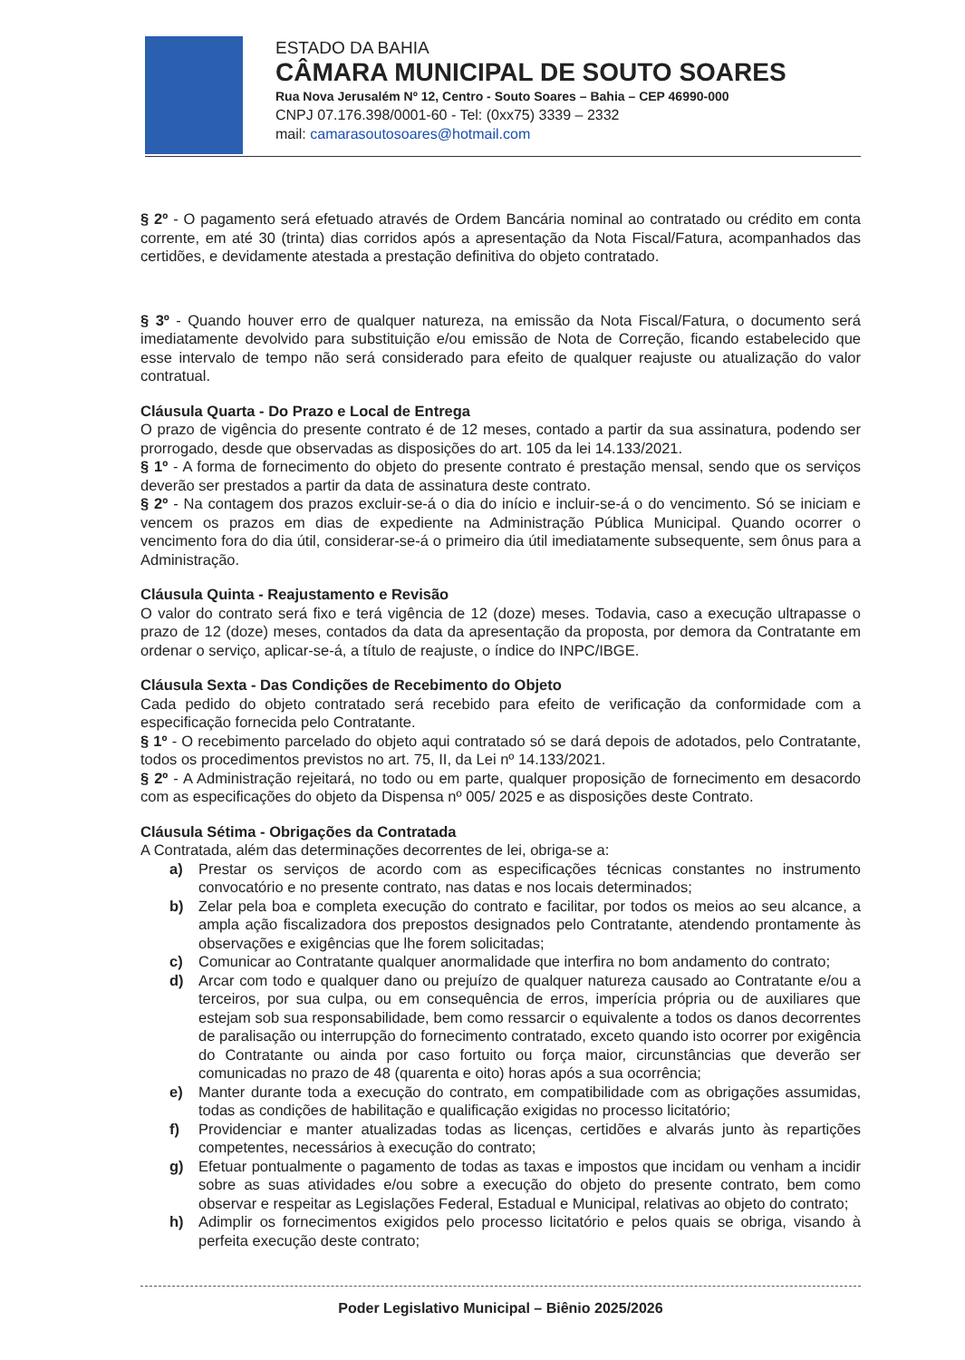ESTADO DA BAHIA
CÂMARA MUNICIPAL DE SOUTO SOARES
Rua Nova Jerusalém Nº 12, Centro - Souto Soares – Bahia – CEP 46990-000
CNPJ 07.176.398/0001-60 - Tel: (0xx75) 3339 – 2332
mail: camarasoutosoares@hotmail.com
§ 2º - O pagamento será efetuado através de Ordem Bancária nominal ao contratado ou crédito em conta corrente, em até 30 (trinta) dias corridos após a apresentação da Nota Fiscal/Fatura, acompanhados das certidões, e devidamente atestada a prestação definitiva do objeto contratado.
§ 3º - Quando houver erro de qualquer natureza, na emissão da Nota Fiscal/Fatura, o documento será imediatamente devolvido para substituição e/ou emissão de Nota de Correção, ficando estabelecido que esse intervalo de tempo não será considerado para efeito de qualquer reajuste ou atualização do valor contratual.
Cláusula Quarta - Do Prazo e Local de Entrega
O prazo de vigência do presente contrato é de 12 meses, contado a partir da sua assinatura, podendo ser prorrogado, desde que observadas as disposições do art. 105 da lei 14.133/2021.
§ 1º - A forma de fornecimento do objeto do presente contrato é prestação mensal, sendo que os serviços deverão ser prestados a partir da data de assinatura deste contrato.
§ 2º - Na contagem dos prazos excluir-se-á o dia do início e incluir-se-á o do vencimento. Só se iniciam e vencem os prazos em dias de expediente na Administração Pública Municipal. Quando ocorrer o vencimento fora do dia útil, considerar-se-á o primeiro dia útil imediatamente subsequente, sem ônus para a Administração.
Cláusula Quinta - Reajustamento e Revisão
O valor do contrato será fixo e terá vigência de 12 (doze) meses. Todavia, caso a execução ultrapasse o prazo de 12 (doze) meses, contados da data da apresentação da proposta, por demora da Contratante em ordenar o serviço, aplicar-se-á, a título de reajuste, o índice do INPC/IBGE.
Cláusula Sexta - Das Condições de Recebimento do Objeto
Cada pedido do objeto contratado será recebido para efeito de verificação da conformidade com a especificação fornecida pelo Contratante.
§ 1º - O recebimento parcelado do objeto aqui contratado só se dará depois de adotados, pelo Contratante, todos os procedimentos previstos no art. 75, II, da Lei nº 14.133/2021.
§ 2º - A Administração rejeitará, no todo ou em parte, qualquer proposição de fornecimento em desacordo com as especificações do objeto da Dispensa nº 005/ 2025 e as disposições deste Contrato.
Cláusula Sétima - Obrigações da Contratada
A Contratada, além das determinações decorrentes de lei, obriga-se a:
a) Prestar os serviços de acordo com as especificações técnicas constantes no instrumento convocatório e no presente contrato, nas datas e nos locais determinados;
b) Zelar pela boa e completa execução do contrato e facilitar, por todos os meios ao seu alcance, a ampla ação fiscalizadora dos prepostos designados pelo Contratante, atendendo prontamente às observações e exigências que lhe forem solicitadas;
c) Comunicar ao Contratante qualquer anormalidade que interfira no bom andamento do contrato;
d) Arcar com todo e qualquer dano ou prejuízo de qualquer natureza causado ao Contratante e/ou a terceiros, por sua culpa, ou em consequência de erros, imperícia própria ou de auxiliares que estejam sob sua responsabilidade, bem como ressarcir o equivalente a todos os danos decorrentes de paralisação ou interrupção do fornecimento contratado, exceto quando isto ocorrer por exigência do Contratante ou ainda por caso fortuito ou força maior, circunstâncias que deverão ser comunicadas no prazo de 48 (quarenta e oito) horas após a sua ocorrência;
e) Manter durante toda a execução do contrato, em compatibilidade com as obrigações assumidas, todas as condições de habilitação e qualificação exigidas no processo licitatório;
f) Providenciar e manter atualizadas todas as licenças, certidões e alvarás junto às repartições competentes, necessários à execução do contrato;
g) Efetuar pontualmente o pagamento de todas as taxas e impostos que incidam ou venham a incidir sobre as suas atividades e/ou sobre a execução do objeto do presente contrato, bem como observar e respeitar as Legislações Federal, Estadual e Municipal, relativas ao objeto do contrato;
h) Adimplir os fornecimentos exigidos pelo processo licitatório e pelos quais se obriga, visando à perfeita execução deste contrato;
Poder Legislativo Municipal – Biênio 2025/2026